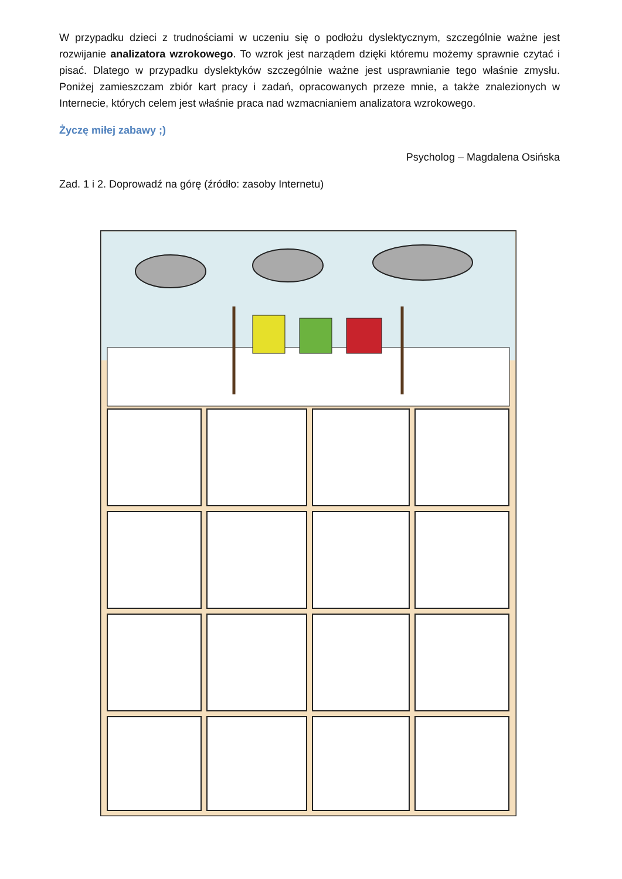W przypadku dzieci z trudnościami w uczeniu się o podłożu dyslektycznym, szczególnie ważne jest rozwijanie analizatora wzrokowego. To wzrok jest narządem dzięki któremu możemy sprawnie czytać i pisać. Dlatego w przypadku dyslektyków szczególnie ważne jest usprawnianie tego właśnie zmysłu. Poniżej zamieszczam zbiór kart pracy i zadań, opracowanych przeze mnie, a także znalezionych w Internecie, których celem jest właśnie praca nad wzmacnianiem analizatora wzrokowego.
Życzę miłej zabawy ;)
Psycholog – Magdalena Osińska
Zad. 1 i 2. Doprowadź na górę (źródło: zasoby Internetu)